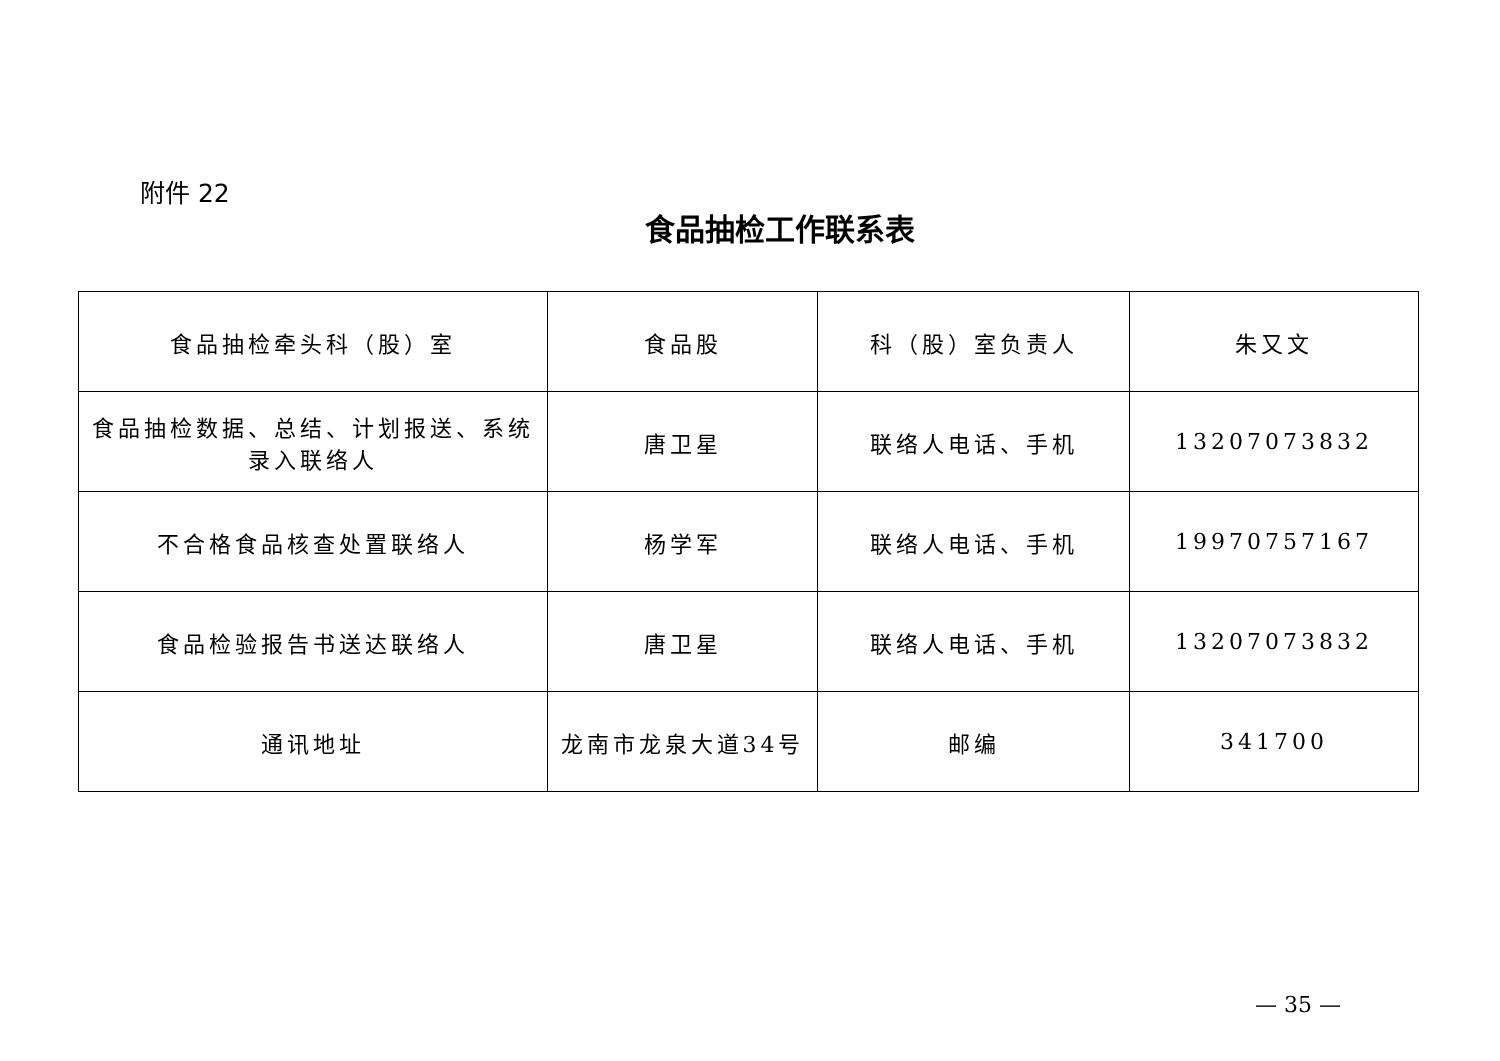附件 22
食品抽检工作联系表
| 食品抽检牵头科（股）室 | 食品股 | 科（股）室负责人 | 朱又文 |
| 食品抽检数据、总结、计划报送、系统录入联络人 | 唐卫星 | 联络人电话、手机 | 13207073832 |
| 不合格食品核查处置联络人 | 杨学军 | 联络人电话、手机 | 19970757167 |
| 食品检验报告书送达联络人 | 唐卫星 | 联络人电话、手机 | 13207073832 |
| 通讯地址 | 龙南市龙泉大道34号 | 邮编 | 341700 |
— 35 —